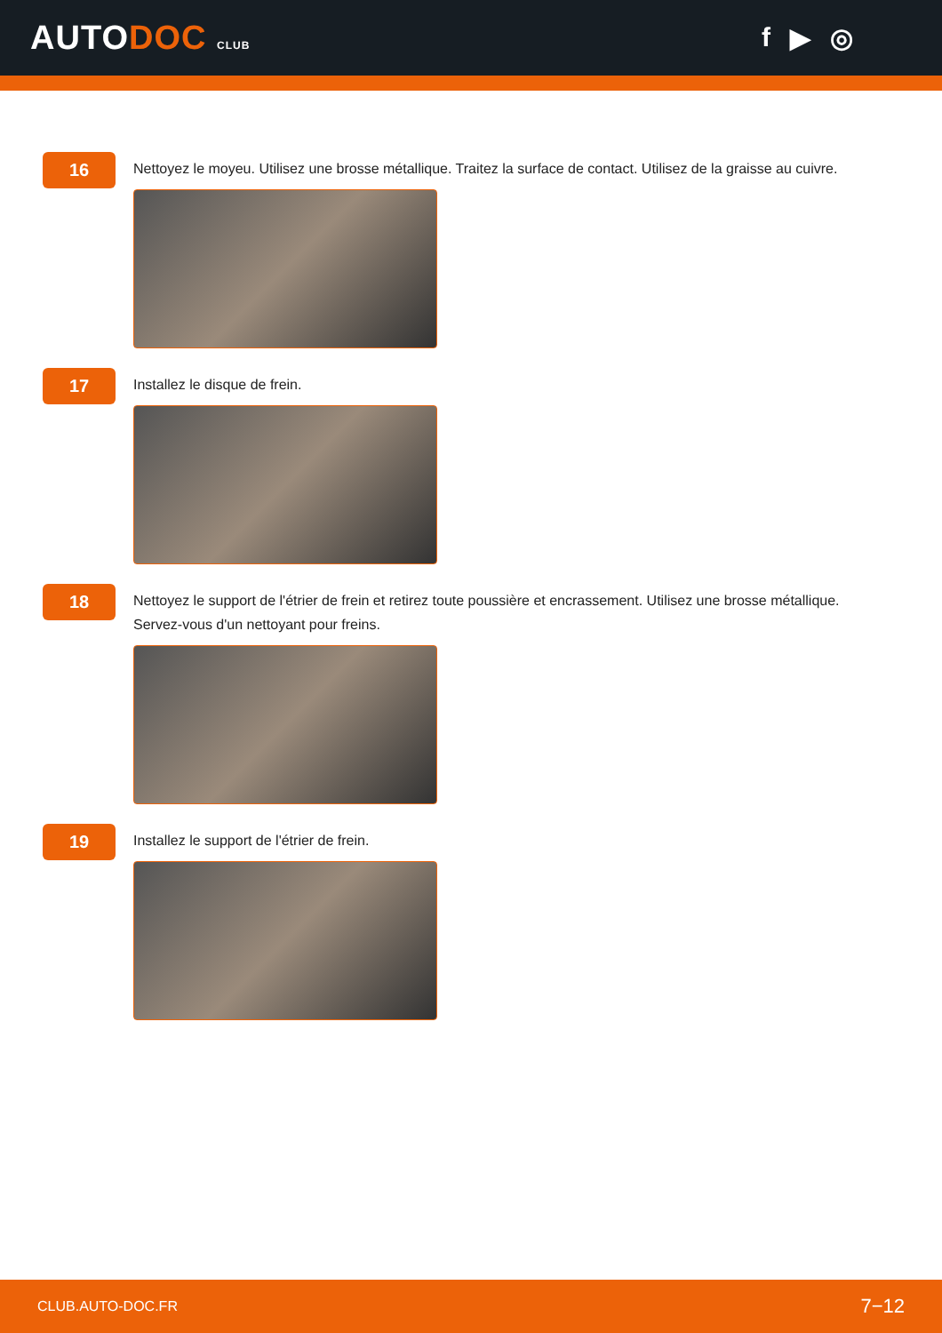AUTODOC CLUB
f ▶ ◎
16
Nettoyez le moyeu. Utilisez une brosse métallique. Traitez la surface de contact. Utilisez de la graisse au cuivre.
17
Installez le disque de frein.
18
Nettoyez le support de l'étrier de frein et retirez toute poussière et encrassement. Utilisez une brosse métallique.
Servez-vous d'un nettoyant pour freins.
19
Installez le support de l'étrier de frein.
CLUB.AUTO-DOC.FR 7−12